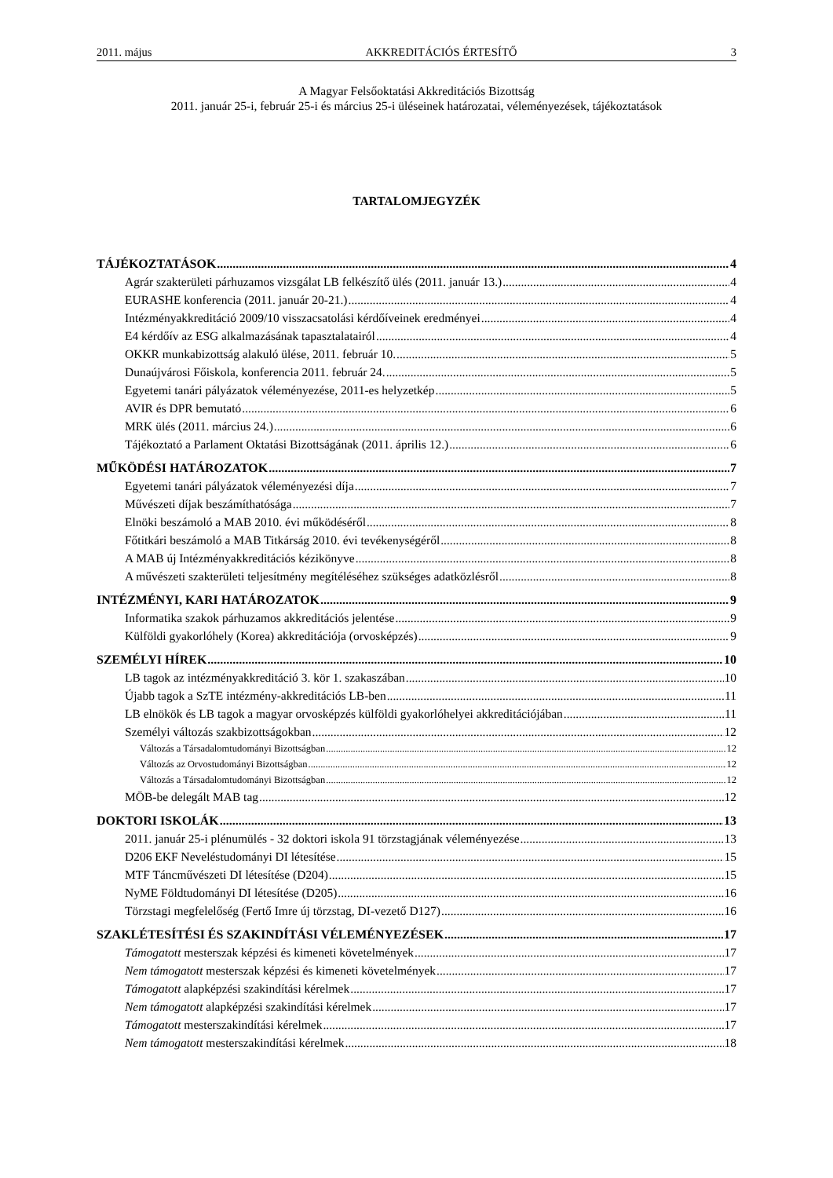2011. május AKKREDITÁCIÓS ÉRTESÍTŐ 3
A Magyar Felsőoktatási Akkreditációs Bizottság
2011. január 25-i, február 25-i és március 25-i üléseinek határozatai, véleményezések, tájékoztatások
TARTALOMJEGYZÉK
TÁJÉKOZTATÁSOK 4
Agrár szakterületi párhuzamos vizsgálat LB felkészítő ülés (2011. január 13.) 4
EURASHE konferencia (2011. január 20-21.) 4
Intézményakkreditáció 2009/10 visszacsatolási kérdőíveinek eredményei 4
E4 kérdőív az ESG alkalmazásának tapasztalatairól 4
OKKR munkabizottság alakuló ülése, 2011. február 10. 5
Dunaújvárosi Főiskola, konferencia 2011. február 24. 5
Egyetemi tanári pályázatok véleményezése, 2011-es helyzetkép 5
AVIR és DPR bemutató 6
MRK ülés (2011. március 24.) 6
Tájékoztató a Parlament Oktatási Bizottságának (2011. április 12.) 6
MŰKÖDÉSI HATÁROZATOK 7
Egyetemi tanári pályázatok véleményezési díja 7
Művészeti díjak beszámíthatósága 7
Elnöki beszámoló a MAB 2010. évi működéséről 8
Főtitkári beszámoló a MAB Titkárság 2010. évi tevékenységéről 8
A MAB új Intézményakkreditációs kézikönyve 8
A művészeti szakterületi teljesítmény megítéléséhez szükséges adatközlésről 8
INTÉZMÉNYI, KARI HATÁROZATOK 9
Informatika szakok párhuzamos akkreditációs jelentése 9
Külföldi gyakorlóhely (Korea) akkreditációja (orvosképzés) 9
SZEMÉLYI HÍREK 10
LB tagok az intézményakkreditáció 3. kör 1. szakaszában 10
Újabb tagok a SzTE intézmény-akkreditációs LB-ben 11
LB elnökök és LB tagok a magyar orvosképzés külföldi gyakorlóhelyei akkreditációjában 11
Személyi változás szakbizottságokban 12
Változás a Társadalomtudományi Bizottságban 12
Változás az Orvostudományi Bizottságban 12
Változás a Társadalomtudományi Bizottságban 12
MÖB-be delegált MAB tag 12
DOKTORI ISKOLÁK 13
2011. január 25-i plénumülés - 32 doktori iskola 91 törzstagjának véleményezése 13
D206 EKF Neveléstudományi DI létesítése 15
MTF Táncművészeti DI létesítése (D204) 15
NyME Földtudományi DI létesítése (D205) 16
Törzstagi megfelelőség (Fertő Imre új törzstag, DI-vezető D127) 16
SZAKLÉTESÍTÉSI ÉS SZAKINDÍTÁSI VÉLEMÉNYEZÉSEK 17
Támogatott mesterszak képzési és kimeneti követelmények 17
Nem támogatott mesterszak képzési és kimeneti követelmények 17
Támogatott alapképzési szakindítási kérelmek 17
Nem támogatott alapképzési szakindítási kérelmek 17
Támogatott mesterszakindítási kérelmek 17
Nem támogatott mesterszakindítási kérelmek 18